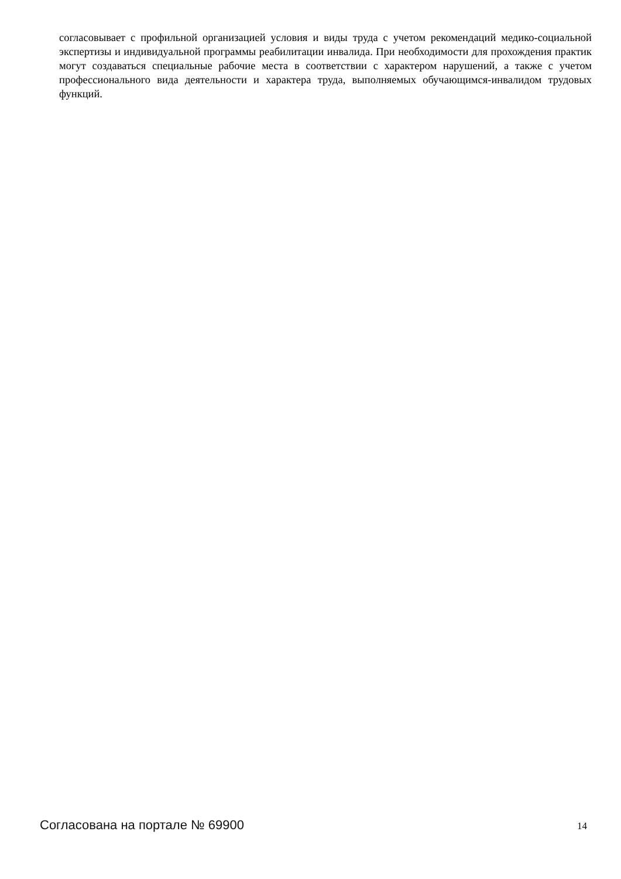согласовывает с профильной организацией условия и виды труда с учетом рекомендаций медико-социальной экспертизы и индивидуальной программы реабилитации инвалида. При необходимости для прохождения практик могут создаваться специальные рабочие места в соответствии с характером нарушений, а также с учетом профессионального вида деятельности и характера труда, выполняемых обучающимся-инвалидом трудовых функций.
Согласована на портале № 69900 14